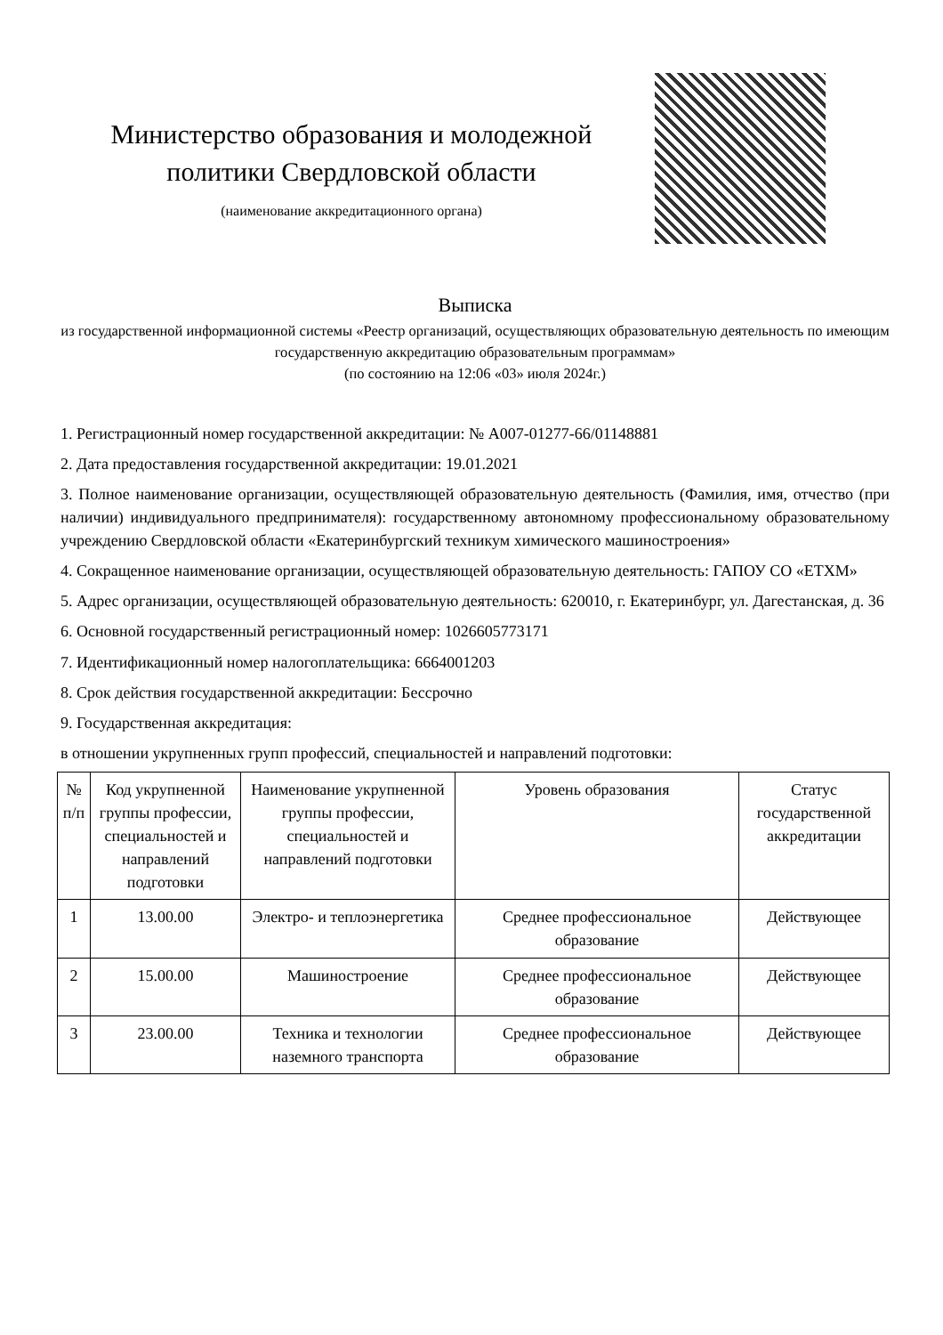Министерство образования и молодежной политики Свердловской области
(наименование аккредитационного органа)
Выписка
из государственной информационной системы «Реестр организаций, осуществляющих образовательную деятельность по имеющим государственную аккредитацию образовательным программам»
(по состоянию на 12:06 «03» июля 2024г.)
1. Регистрационный номер государственной аккредитации: № А007-01277-66/01148881
2. Дата предоставления государственной аккредитации: 19.01.2021
3. Полное наименование организации, осуществляющей образовательную деятельность (Фамилия, имя, отчество (при наличии) индивидуального предпринимателя): государственному автономному профессиональному образовательному учреждению Свердловской области «Екатеринбургский техникум химического машиностроения»
4. Сокращенное наименование организации, осуществляющей образовательную деятельность: ГАПОУ СО «ЕТХМ»
5. Адрес организации, осуществляющей образовательную деятельность: 620010, г. Екатеринбург, ул. Дагестанская, д. 36
6. Основной государственный регистрационный номер: 1026605773171
7. Идентификационный номер налогоплательщика: 6664001203
8. Срок действия государственной аккредитации: Бессрочно
9. Государственная аккредитация:
в отношении укрупненных групп профессий, специальностей и направлений подготовки:
| № п/п | Код укрупненной группы профессии, специальностей и направлений подготовки | Наименование укрупненной группы профессии, специальностей и направлений подготовки | Уровень образования | Статус государственной аккредитации |
| --- | --- | --- | --- | --- |
| 1 | 13.00.00 | Электро- и теплоэнергетика | Среднее профессиональное образование | Действующее |
| 2 | 15.00.00 | Машиностроение | Среднее профессиональное образование | Действующее |
| 3 | 23.00.00 | Техника и технологии наземного транспорта | Среднее профессиональное образование | Действующее |